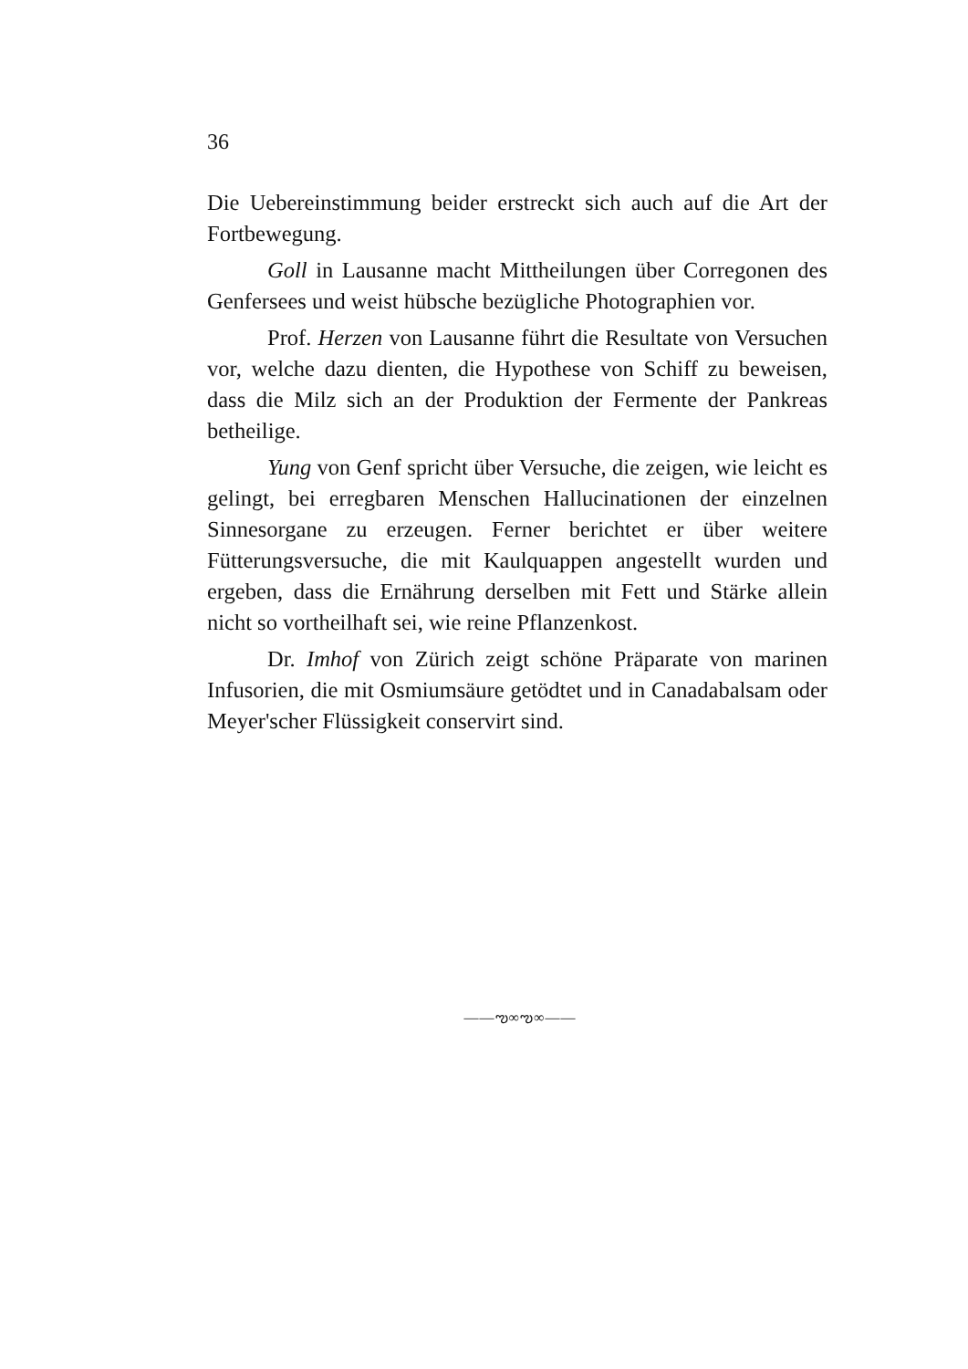36
Die Uebereinstimmung beider erstreckt sich auch auf die Art der Fortbewegung.
Goll in Lausanne macht Mittheilungen über Corregonen des Genfersees und weist hübsche bezügliche Photographien vor.
Prof. Herzen von Lausanne führt die Resultate von Versuchen vor, welche dazu dienten, die Hypothese von Schiff zu beweisen, dass die Milz sich an der Produktion der Fermente der Pankreas betheilige.
Yung von Genf spricht über Versuche, die zeigen, wie leicht es gelingt, bei erregbaren Menschen Hallucinationen der einzelnen Sinnesorgane zu erzeugen. Ferner berichtet er über weitere Fütterungsversuche, die mit Kaulquappen angestellt wurden und ergeben, dass die Ernährung derselben mit Fett und Stärke allein nicht so vortheilhaft sei, wie reine Pflanzenkost.
Dr. Imhof von Zürich zeigt schöne Präparate von marinen Infusorien, die mit Osmiumsäure getödtet und in Canadabalsam oder Meyer'scher Flüssigkeit conservirt sind.
——ఌ∞ఌ∞——